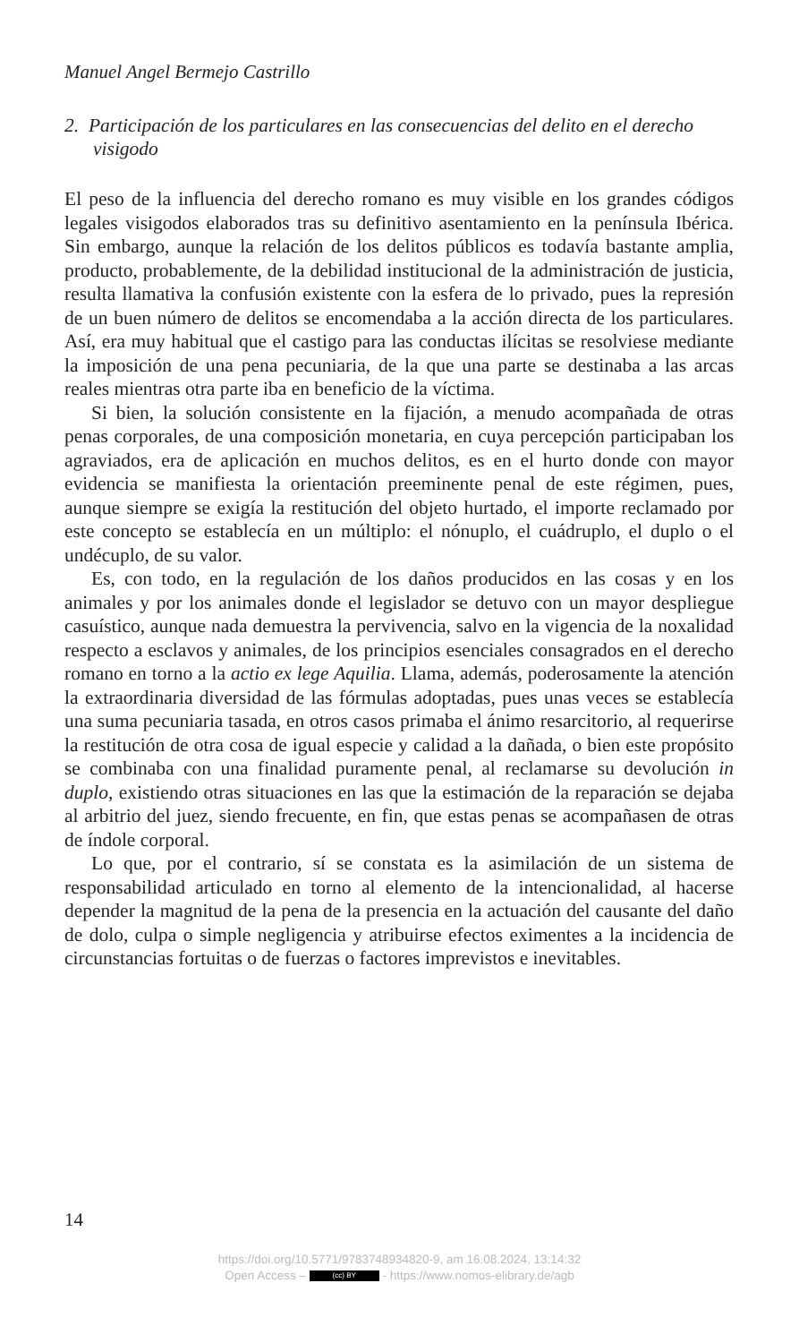Manuel Angel Bermejo Castrillo
2. Participación de los particulares en las consecuencias del delito en el derecho visigodo
El peso de la influencia del derecho romano es muy visible en los grandes códigos legales visigodos elaborados tras su definitivo asentamiento en la península Ibérica. Sin embargo, aunque la relación de los delitos públicos es todavía bastante amplia, producto, probablemente, de la debilidad institucional de la administración de justicia, resulta llamativa la confusión existente con la esfera de lo privado, pues la represión de un buen número de delitos se encomendaba a la acción directa de los particulares. Así, era muy habitual que el castigo para las conductas ilícitas se resolviese mediante la imposición de una pena pecuniaria, de la que una parte se destinaba a las arcas reales mientras otra parte iba en beneficio de la víctima.
Si bien, la solución consistente en la fijación, a menudo acompañada de otras penas corporales, de una composición monetaria, en cuya percepción participaban los agraviados, era de aplicación en muchos delitos, es en el hurto donde con mayor evidencia se manifiesta la orientación preeminente penal de este régimen, pues, aunque siempre se exigía la restitución del objeto hurtado, el importe reclamado por este concepto se establecía en un múltiplo: el nónuplo, el cuádruplo, el duplo o el undécuplo, de su valor.
Es, con todo, en la regulación de los daños producidos en las cosas y en los animales y por los animales donde el legislador se detuvo con un mayor despliegue casuístico, aunque nada demuestra la pervivencia, salvo en la vigencia de la noxalidad respecto a esclavos y animales, de los principios esenciales consagrados en el derecho romano en torno a la actio ex lege Aquilia. Llama, además, poderosamente la atención la extraordinaria diversidad de las fórmulas adoptadas, pues unas veces se establecía una suma pecuniaria tasada, en otros casos primaba el ánimo resarcitorio, al requerirse la restitución de otra cosa de igual especie y calidad a la dañada, o bien este propósito se combinaba con una finalidad puramente penal, al reclamarse su devolución in duplo, existiendo otras situaciones en las que la estimación de la reparación se dejaba al arbitrio del juez, siendo frecuente, en fin, que estas penas se acompañasen de otras de índole corporal.
Lo que, por el contrario, sí se constata es la asimilación de un sistema de responsabilidad articulado en torno al elemento de la intencionalidad, al hacerse depender la magnitud de la pena de la presencia en la actuación del causante del daño de dolo, culpa o simple negligencia y atribuirse efectos eximentes a la incidencia de circunstancias fortuitas o de fuerzas o factores imprevistos e inevitables.
14
https://doi.org/10.5771/9783748934820-9, am 16.08.2024, 13:14:32
Open Access – (cc) BY - https://www.nomos-elibrary.de/agb